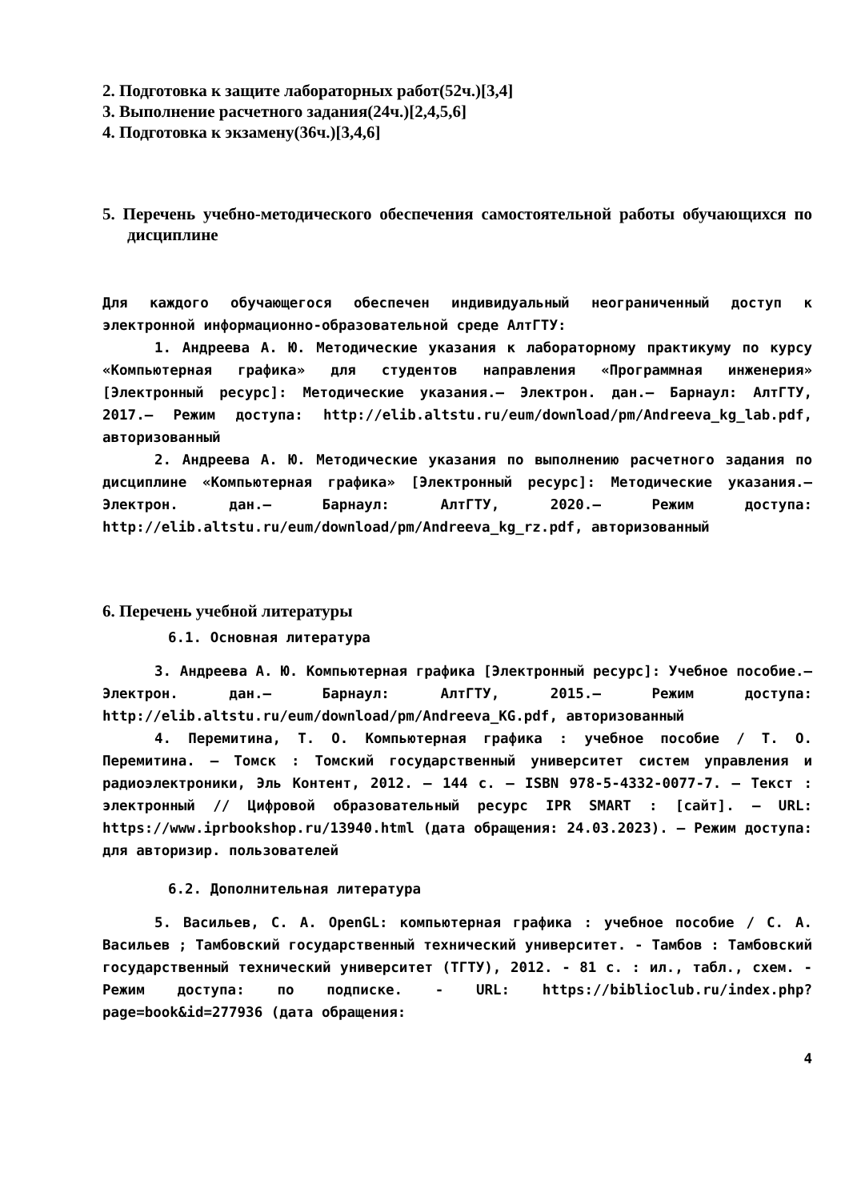2. Подготовка к защите лабораторных работ(52ч.)[3,4]
3. Выполнение расчетного задания(24ч.)[2,4,5,6]
4. Подготовка к экзамену(36ч.)[3,4,6]
5. Перечень учебно-методического обеспечения самостоятельной работы обучающихся по дисциплине
Для каждого обучающегося обеспечен индивидуальный неограниченный доступ к электронной информационно-образовательной среде АлтГТУ:
1. Андреева А. Ю. Методические указания к лабораторному практикуму по курсу «Компьютерная графика» для студентов направления «Программная инженерия» [Электронный ресурс]: Методические указания.– Электрон. дан.– Барнаул: АлтГТУ, 2017.– Режим доступа: http://elib.altstu.ru/eum/download/pm/Andreeva_kg_lab.pdf, авторизованный
2. Андреева А. Ю. Методические указания по выполнению расчетного задания по дисциплине «Компьютерная графика» [Электронный ресурс]: Методические указания.– Электрон. дан.– Барнаул: АлтГТУ, 2020.– Режим доступа: http://elib.altstu.ru/eum/download/pm/Andreeva_kg_rz.pdf, авторизованный
6. Перечень учебной литературы
6.1. Основная литература
3. Андреева А. Ю. Компьютерная графика [Электронный ресурс]: Учебное пособие.– Электрон. дан.– Барнаул: АлтГТУ, 2015.– Режим доступа: http://elib.altstu.ru/eum/download/pm/Andreeva_KG.pdf, авторизованный
4. Перемитина, Т. О. Компьютерная графика : учебное пособие / Т. О. Перемитина. — Томск : Томский государственный университет систем управления и радиоэлектроники, Эль Контент, 2012. — 144 c. — ISBN 978-5-4332-0077-7. — Текст : электронный // Цифровой образовательный ресурс IPR SMART : [сайт]. — URL: https://www.iprbookshop.ru/13940.html (дата обращения: 24.03.2023). — Режим доступа: для авторизир. пользователей
6.2. Дополнительная литература
5. Васильев, С. А. OpenGL: компьютерная графика : учебное пособие / С. А. Васильев ; Тамбовский государственный технический университет. - Тамбов : Тамбовский государственный технический университет (ТГТУ), 2012. - 81 с. : ил., табл., схем. - Режим доступа: по подписке. - URL: https://biblioclub.ru/index.php?page=book&id=277936 (дата обращения:
4